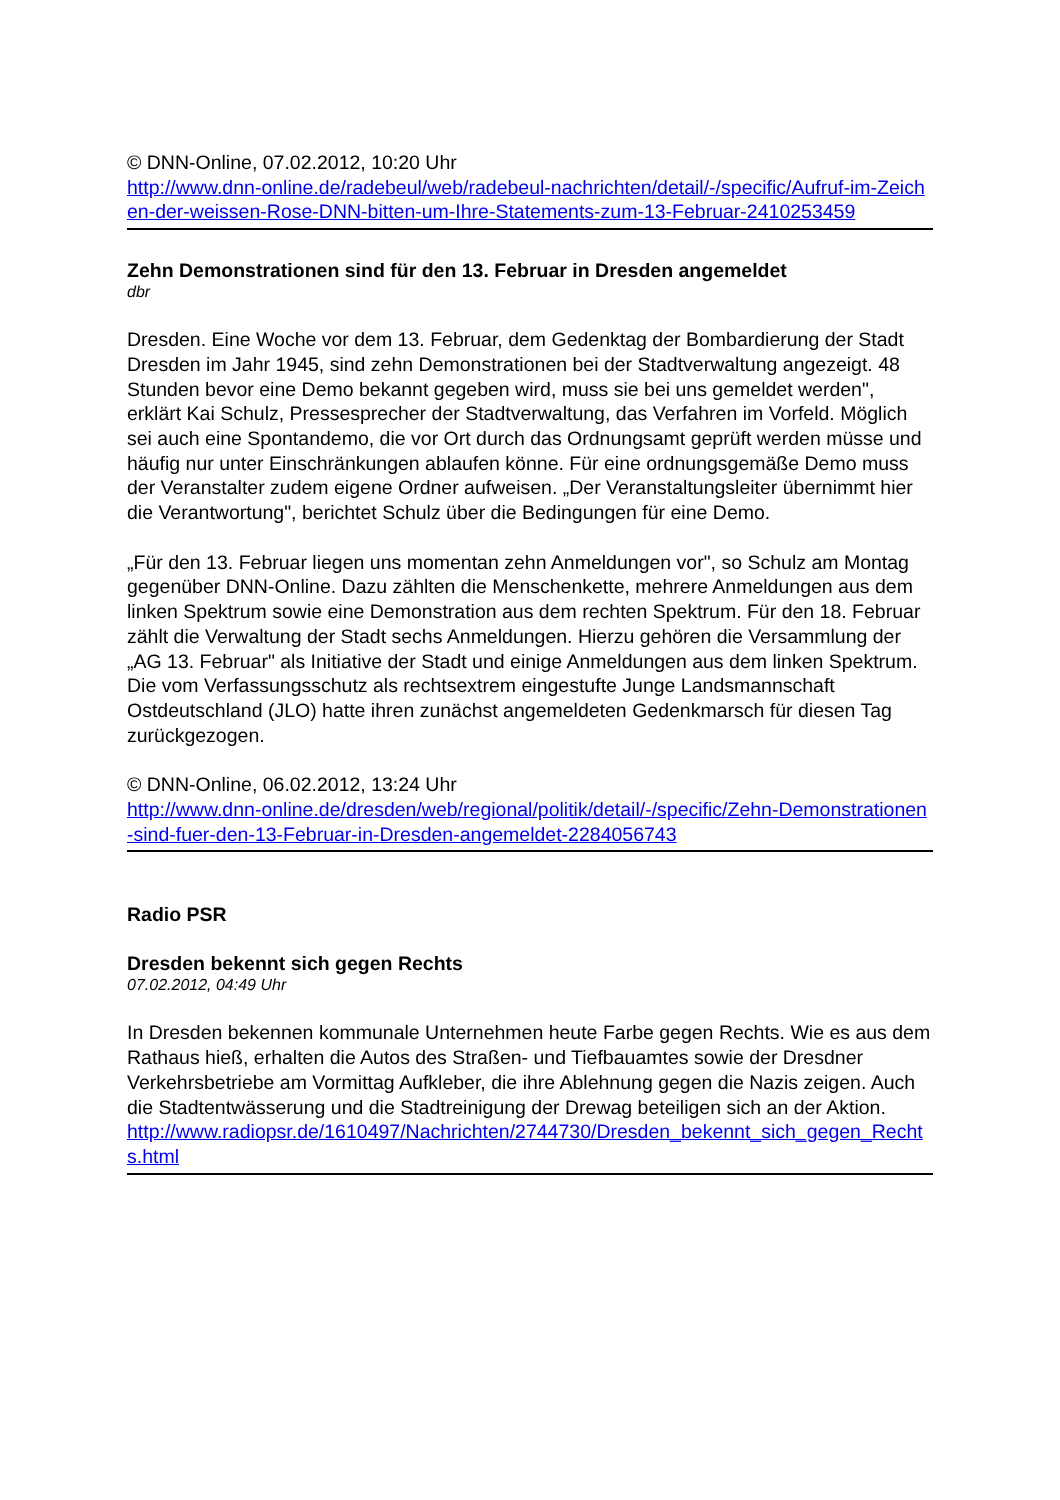© DNN-Online, 07.02.2012, 10:20 Uhr
http://www.dnn-online.de/radebeul/web/radebeul-nachrichten/detail/-/specific/Aufruf-im-Zeichen-der-weissen-Rose-DNN-bitten-um-Ihre-Statements-zum-13-Februar-2410253459
Zehn Demonstrationen sind für den 13. Februar in Dresden angemeldet
dbr
Dresden. Eine Woche vor dem 13. Februar, dem Gedenktag der Bombardierung der Stadt Dresden im Jahr 1945, sind zehn Demonstrationen bei der Stadtverwaltung angezeigt. 48 Stunden bevor eine Demo bekannt gegeben wird, muss sie bei uns gemeldet werden", erklärt Kai Schulz, Pressesprecher der Stadtverwaltung, das Verfahren im Vorfeld. Möglich sei auch eine Spontandemo, die vor Ort durch das Ordnungsamt geprüft werden müsse und häufig nur unter Einschränkungen ablaufen könne. Für eine ordnungsgemäße Demo muss der Veranstalter zudem eigene Ordner aufweisen. „Der Veranstaltungsleiter übernimmt hier die Verantwortung", berichtet Schulz über die Bedingungen für eine Demo.
„Für den 13. Februar liegen uns momentan zehn Anmeldungen vor", so Schulz am Montag gegenüber DNN-Online. Dazu zählten die Menschenkette, mehrere Anmeldungen aus dem linken Spektrum sowie eine Demonstration aus dem rechten Spektrum. Für den 18. Februar zählt die Verwaltung der Stadt sechs Anmeldungen. Hierzu gehören die Versammlung der „AG 13. Februar" als Initiative der Stadt und einige Anmeldungen aus dem linken Spektrum. Die vom Verfassungsschutz als rechtsextrem eingestufte Junge Landsmannschaft Ostdeutschland (JLO) hatte ihren zunächst angemeldeten Gedenkmarsch für diesen Tag zurückgezogen.
© DNN-Online, 06.02.2012, 13:24 Uhr
http://www.dnn-online.de/dresden/web/regional/politik/detail/-/specific/Zehn-Demonstrationen-sind-fuer-den-13-Februar-in-Dresden-angemeldet-2284056743
Radio PSR
Dresden bekennt sich gegen Rechts
07.02.2012, 04:49 Uhr
In Dresden bekennen kommunale Unternehmen heute Farbe gegen Rechts. Wie es aus dem Rathaus hieß, erhalten die Autos des Straßen- und Tiefbauamtes sowie der Dresdner Verkehrsbetriebe am Vormittag Aufkleber, die ihre Ablehnung gegen die Nazis zeigen. Auch die Stadtentwässerung und die Stadtreinigung der Drewag beteiligen sich an der Aktion.
http://www.radiopsr.de/1610497/Nachrichten/2744730/Dresden_bekennt_sich_gegen_Rechts.html